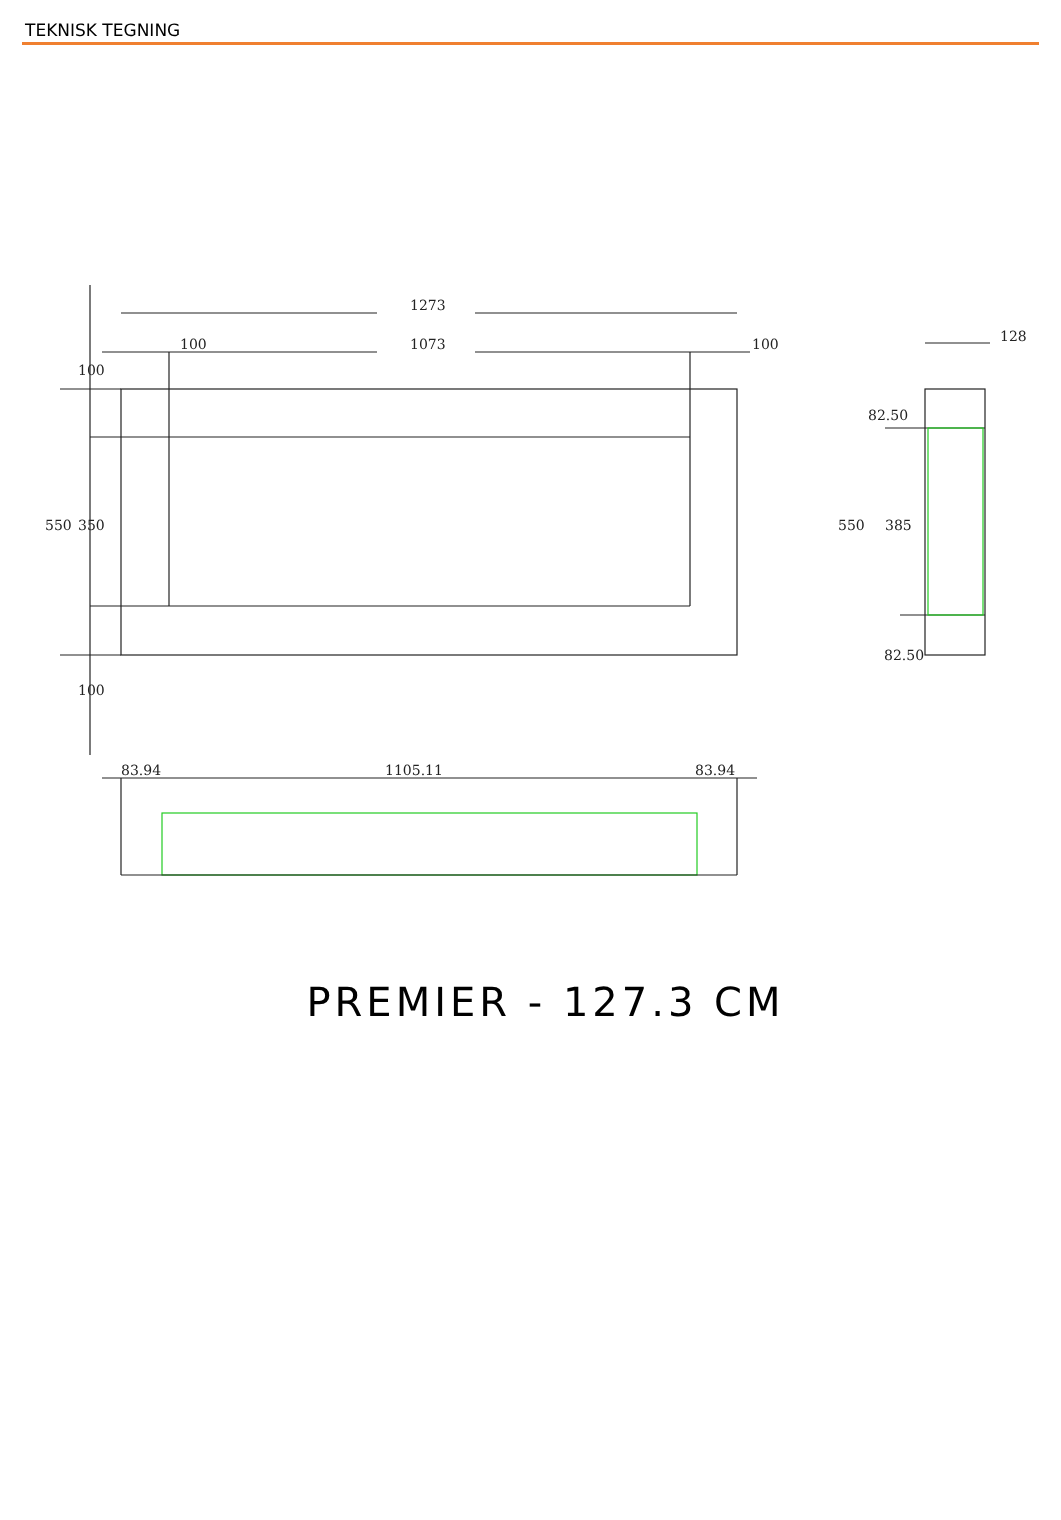TEKNISK TEGNING
1273
1073
100
100
128
83.94
1105.11
83.94
550
350
100
100
550
385
82.50
82.50
PREMIER - 127.3 CM